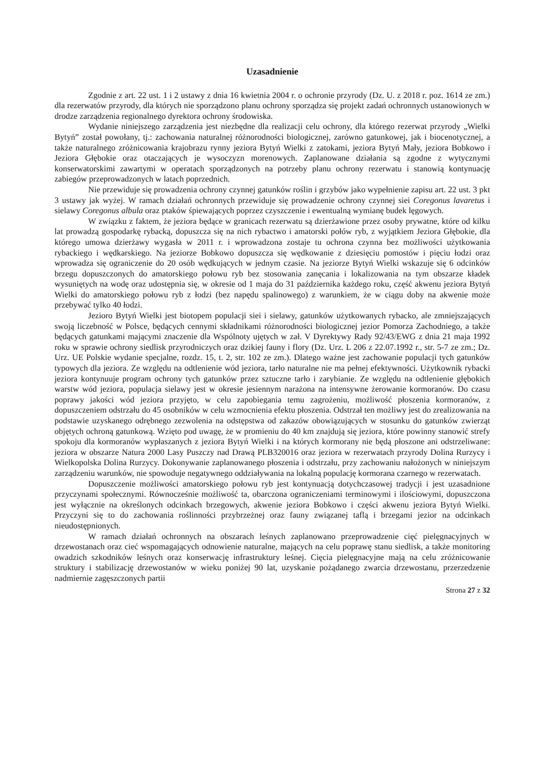Uzasadnienie
Zgodnie z art. 22 ust. 1 i 2 ustawy z dnia 16 kwietnia 2004 r. o ochronie przyrody (Dz. U. z 2018 r. poz. 1614 ze zm.) dla rezerwatów przyrody, dla których nie sporządzono planu ochrony sporządza się projekt zadań ochronnych ustanowionych w drodze zarządzenia regionalnego dyrektora ochrony środowiska.
Wydanie niniejszego zarządzenia jest niezbędne dla realizacji celu ochrony, dla którego rezerwat przyrody „Wielki Bytyń” został powołany, tj.: zachowania naturalnej różnorodności biologicznej, zarówno gatunkowej, jak i biocenotycznej, a także naturalnego zróżnicowania krajobrazu rynny jeziora Bytyń Wielki z zatokami, jeziora Bytyń Mały, jeziora Bobkowo i Jeziora Głębokie oraz otaczających je wysoczyzn morenowych. Zaplanowane działania są zgodne z wytycznymi konserwatorskimi zawartymi w operatach sporządzonych na potrzeby planu ochrony rezerwatu i stanowią kontynuację zabiegów przeprowadzonych w latach poprzednich.
Nie przewiduje się prowadzenia ochrony czynnej gatunków roślin i grzybów jako wypełnienie zapisu art. 22 ust. 3 pkt 3 ustawy jak wyżej. W ramach działań ochronnych przewiduje się prowadzenie ochrony czynnej siei Coregonus lavaretus i sielawy Coregonus albula oraz ptaków śpiewających poprzez czyszczenie i ewentualną wymianę budek lęgowych.
W związku z faktem, że jeziora będące w granicach rezerwatu są dzierżawione przez osoby prywatne, które od kilku lat prowadzą gospodarkę rybacką, dopuszcza się na nich rybactwo i amatorski połów ryb, z wyjątkiem Jeziora Głębokie, dla którego umowa dzierżawy wygasła w 2011 r. i wprowadzona zostaje tu ochrona czynna bez możliwości użytkowania rybackiego i wędkarskiego. Na jeziorze Bobkowo dopuszcza się wędkowanie z dziesięciu pomostów i pięciu łodzi oraz wprowadza się ograniczenie do 20 osób wędkujących w jednym czasie. Na jeziorze Bytyń Wielki wskazuje się 6 odcinków brzegu dopuszczonych do amatorskiego połowu ryb bez stosowania zanęcania i lokalizowania na tym obszarze kładek wysuniętych na wodę oraz udostępnia się, w okresie od 1 maja do 31 października każdego roku, część akwenu jeziora Bytyń Wielki do amatorskiego połowu ryb z łodzi (bez napędu spalinowego) z warunkiem, że w ciągu doby na akwenie może przebywać tylko 40 łodzi.
Jezioro Bytyń Wielki jest biotopem populacji siei i sielawy, gatunków użytkowanych rybacko, ale zmniejszających swoją liczebność w Polsce, będących cennymi składnikami różnorodności biologicznej jezior Pomorza Zachodniego, a także będących gatunkami mającymi znaczenie dla Wspólnoty ujętych w zał. V Dyrektywy Rady 92/43/EWG z dnia 21 maja 1992 roku w sprawie ochrony siedlisk przyrodniczych oraz dzikiej fauny i flory (Dz. Urz. L 206 z 22.07.1992 r., str. 5-7 ze zm.; Dz. Urz. UE Polskie wydanie specjalne, rozdz. 15, t. 2, str. 102 ze zm.). Dlatego ważne jest zachowanie populacji tych gatunków typowych dla jeziora. Ze względu na odtlenienie wód jeziora, tarło naturalne nie ma pełnej efektywności. Użytkownik rybacki jeziora kontynuuje program ochrony tych gatunków przez sztuczne tarło i zarybianie. Ze względu na odtlenienie głębokich warstw wód jeziora, populacja sielawy jest w okresie jesiennym narażona na intensywne żerowanie kormoranów. Do czasu poprawy jakości wód jeziora przyjęto, w celu zapobiegania temu zagrożeniu, możliwość płoszenia kormoranów, z dopuszczeniem odstrzału do 45 osobników w celu wzmocnienia efektu płoszenia. Odstrzał ten możliwy jest do zrealizowania na podstawie uzyskanego odrębnego zezwolenia na odstępstwa od zakazów obowiązujących w stosunku do gatunków zwierząt objętych ochroną gatunkową. Wzięto pod uwagę, że w promieniu do 40 km znajdują się jeziora, które powinny stanowić strefy spokoju dla kormoranów wypłaszanych z jeziora Bytyń Wielki i na których kormorany nie będą płoszone ani odstrzeliwane: jeziora w obszarze Natura 2000 Lasy Puszczy nad Drawą PLB320016 oraz jeziora w rezerwatach przyrody Dolina Rurzycy i Wielkopolska Dolina Rurzycy. Dokonywanie zaplanowanego płoszenia i odstrzału, przy zachowaniu nałożonych w niniejszym zarządzeniu warunków, nie spowoduje negatywnego oddziaływania na lokalną populację kormorana czarnego w rezerwatach.
Dopuszczenie możliwości amatorskiego połowu ryb jest kontynuacją dotychczasowej tradycji i jest uzasadnione przyczynami społecznymi. Równocześnie możliwość ta, obarczona ograniczeniami terminowymi i ilościowymi, dopuszczona jest wyłącznie na określonych odcinkach brzegowych, akwenie jeziora Bobkowo i części akwenu jeziora Bytyń Wielki. Przyczyni się to do zachowania roślinności przybrzeżnej oraz fauny związanej taflą i brzegami jezior na odcinkach nieudostępnionych.
W ramach działań ochronnych na obszarach leśnych zaplanowano przeprowadzenie cięć pielęgnacyjnych w drzewostanach oraz cieć wspomagających odnowienie naturalne, mających na celu poprawę stanu siedlisk, a także monitoring owadzich szkodników leśnych oraz konserwację infrastruktury leśnej. Cięcia pielęgnacyjne mają na celu zróżnicowanie struktury i stabilizację drzewostanów w wieku poniżej 90 lat, uzyskanie pożądanego zwarcia drzewostanu, przerzedzenie nadmiernie zagęszczonych partii
Strona 27 z 32